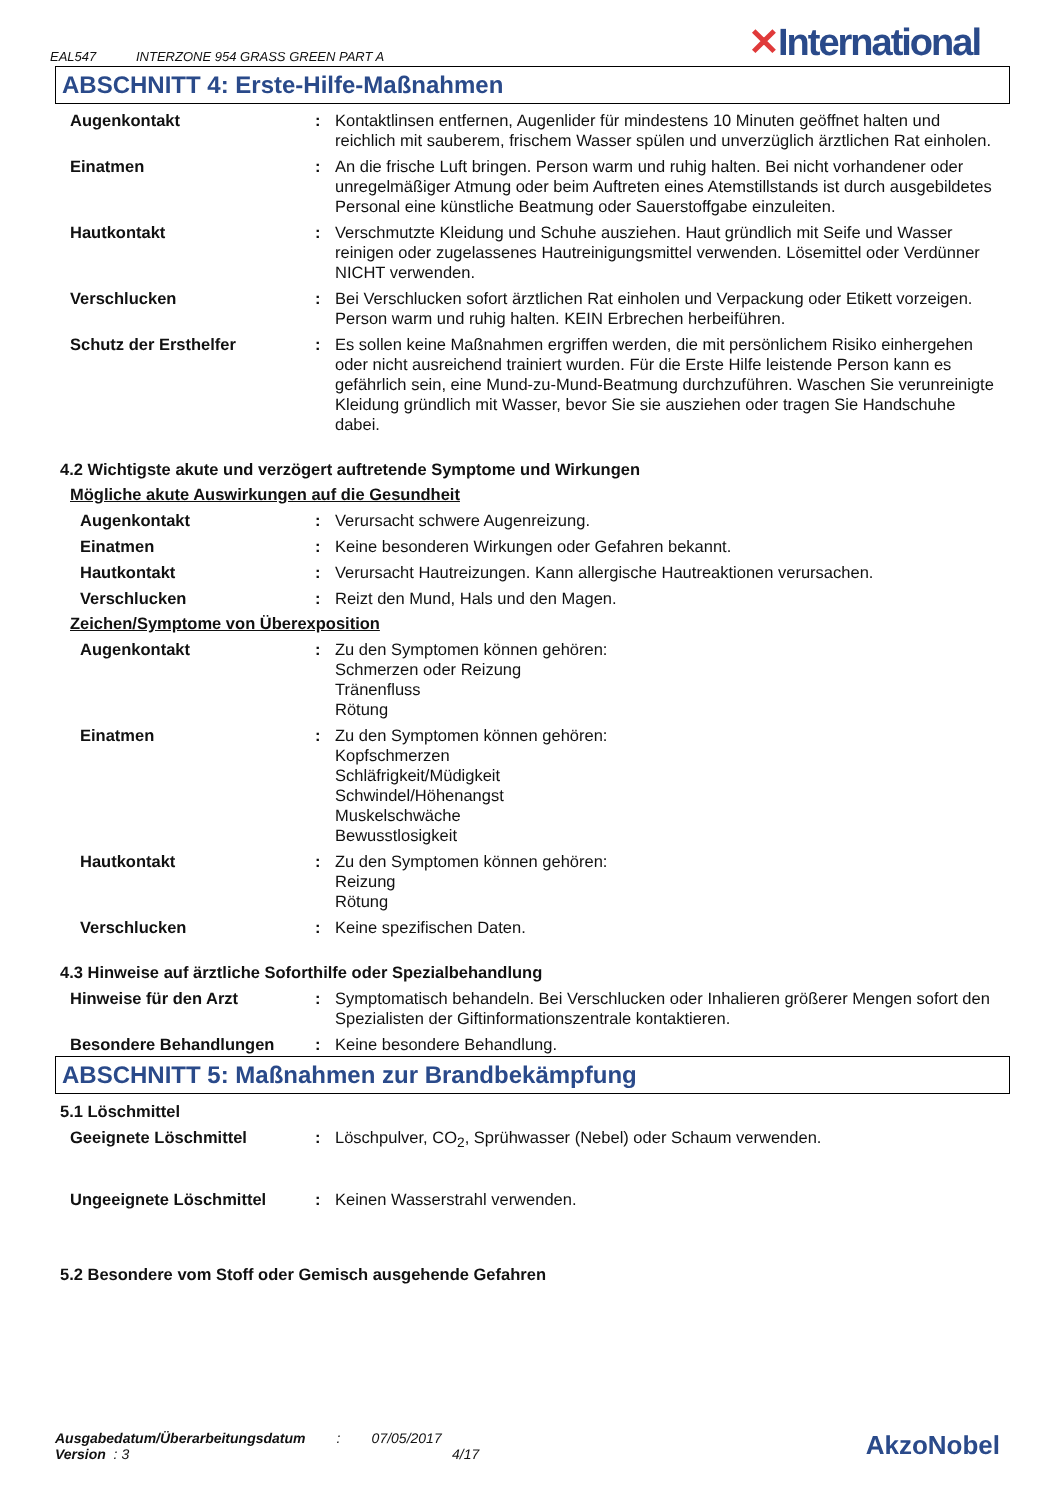EAL547 INTERZONE 954 GRASS GREEN PART A
✕International
ABSCHNITT 4: Erste-Hilfe-Maßnahmen
Augenkontakt : Kontaktlinsen entfernen, Augenlider für mindestens 10 Minuten geöffnet halten und reichlich mit sauberem, frischem Wasser spülen und unverzüglich ärztlichen Rat einholen.
Einatmen : An die frische Luft bringen. Person warm und ruhig halten. Bei nicht vorhandener oder unregelmäßiger Atmung oder beim Auftreten eines Atemstillstands ist durch ausgebildetes Personal eine künstliche Beatmung oder Sauerstoffgabe einzuleiten.
Hautkontakt : Verschmutzte Kleidung und Schuhe ausziehen. Haut gründlich mit Seife und Wasser reinigen oder zugelassenes Hautreinigungsmittel verwenden. Lösemittel oder Verdünner NICHT verwenden.
Verschlucken : Bei Verschlucken sofort ärztlichen Rat einholen und Verpackung oder Etikett vorzeigen. Person warm und ruhig halten. KEIN Erbrechen herbeiführen.
Schutz der Ersthelfer : Es sollen keine Maßnahmen ergriffen werden, die mit persönlichem Risiko einhergehen oder nicht ausreichend trainiert wurden. Für die Erste Hilfe leistende Person kann es gefährlich sein, eine Mund-zu-Mund-Beatmung durchzuführen. Waschen Sie verunreinigte Kleidung gründlich mit Wasser, bevor Sie sie ausziehen oder tragen Sie Handschuhe dabei.
4.2 Wichtigste akute und verzögert auftretende Symptome und Wirkungen
Mögliche akute Auswirkungen auf die Gesundheit
Augenkontakt : Verursacht schwere Augenreizung.
Einatmen : Keine besonderen Wirkungen oder Gefahren bekannt.
Hautkontakt : Verursacht Hautreizungen. Kann allergische Hautreaktionen verursachen.
Verschlucken : Reizt den Mund, Hals und den Magen.
Zeichen/Symptome von Überexposition
Augenkontakt : Zu den Symptomen können gehören:
Schmerzen oder Reizung
Tränenfluss
Rötung
Einatmen : Zu den Symptomen können gehören:
Kopfschmerzen
Schläfrigkeit/Müdigkeit
Schwindel/Höhenangst
Muskelschwäche
Bewusstlosigkeit
Hautkontakt : Zu den Symptomen können gehören:
Reizung
Rötung
Verschlucken : Keine spezifischen Daten.
4.3 Hinweise auf ärztliche Soforthilfe oder Spezialbehandlung
Hinweise für den Arzt : Symptomatisch behandeln. Bei Verschlucken oder Inhalieren größerer Mengen sofort den Spezialisten der Giftinformationszentrale kontaktieren.
Besondere Behandlungen : Keine besondere Behandlung.
ABSCHNITT 5: Maßnahmen zur Brandbekämpfung
5.1 Löschmittel
Geeignete Löschmittel : Löschpulver, CO<sub>2</sub>, Sprühwasser (Nebel) oder Schaum verwenden.
Ungeeignete Löschmittel : Keinen Wasserstrahl verwenden.
5.2 Besondere vom Stoff oder Gemisch ausgehende Gefahren
Ausgabedatum/Überarbeitungsdatum : 07/05/2017
Version : 3 4/17
AkzoNobel